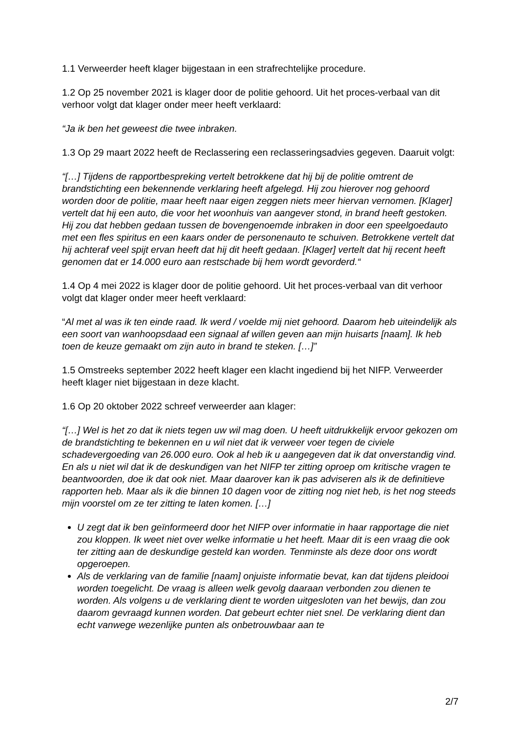1.1 Verweerder heeft klager bijgestaan in een strafrechtelijke procedure.
1.2 Op 25 november 2021 is klager door de politie gehoord. Uit het proces-verbaal van dit verhoor volgt dat klager onder meer heeft verklaard:
“Ja ik ben het geweest die twee inbraken.
1.3 Op 29 maart 2022 heeft de Reclassering een reclasseringsadvies gegeven. Daaruit volgt:
“[…] Tijdens de rapportbespreking vertelt betrokkene dat hij bij de politie omtrent de brandstichting een bekennende verklaring heeft afgelegd. Hij zou hierover nog gehoord worden door de politie, maar heeft naar eigen zeggen niets meer hiervan vernomen. [Klager] vertelt dat hij een auto, die voor het woonhuis van aangever stond, in brand heeft gestoken. Hij zou dat hebben gedaan tussen de bovengenoemde inbraken in door een speelgoedauto met een fles spiritus en een kaars onder de personenauto te schuiven. Betrokkene vertelt dat hij achteraf veel spijt ervan heeft dat hij dit heeft gedaan. [Klager] vertelt dat hij recent heeft genomen dat er 14.000 euro aan restschade bij hem wordt gevorderd.“
1.4 Op 4 mei 2022 is klager door de politie gehoord. Uit het proces-verbaal van dit verhoor volgt dat klager onder meer heeft verklaard:
“Al met al was ik ten einde raad. Ik werd / voelde mij niet gehoord. Daarom heb uiteindelijk als een soort van wanhoopsdaad een signaal af willen geven aan mijn huisarts [naam]. Ik heb toen de keuze gemaakt om zijn auto in brand te steken. […]”
1.5 Omstreeks september 2022 heeft klager een klacht ingediend bij het NIFP. Verweerder heeft klager niet bijgestaan in deze klacht.
1.6 Op 20 oktober 2022 schreef verweerder aan klager:
“[…] Wel is het zo dat ik niets tegen uw wil mag doen. U heeft uitdrukkelijk ervoor gekozen om de brandstichting te bekennen en u wil niet dat ik verweer voer tegen de civiele schadevergoeding van 26.000 euro. Ook al heb ik u aangegeven dat ik dat onverstandig vind. En als u niet wil dat ik de deskundigen van het NIFP ter zitting oproep om kritische vragen te beantwoorden, doe ik dat ook niet. Maar daarover kan ik pas adviseren als ik de definitieve rapporten heb. Maar als ik die binnen 10 dagen voor de zitting nog niet heb, is het nog steeds mijn voorstel om ze ter zitting te laten komen. […]
U zegt dat ik ben geïnformeerd door het NIFP over informatie in haar rapportage die niet zou kloppen. Ik weet niet over welke informatie u het heeft. Maar dit is een vraag die ook ter zitting aan de deskundige gesteld kan worden. Tenminste als deze door ons wordt opgeroepen.
Als de verklaring van de familie [naam] onjuiste informatie bevat, kan dat tijdens pleidooi worden toegelicht. De vraag is alleen welk gevolg daaraan verbonden zou dienen te worden. Als volgens u de verklaring dient te worden uitgesloten van het bewijs, dan zou daarom gevraagd kunnen worden. Dat gebeurt echter niet snel. De verklaring dient dan echt vanwege wezenlijke punten als onbetrouwbaar aan te
2/7